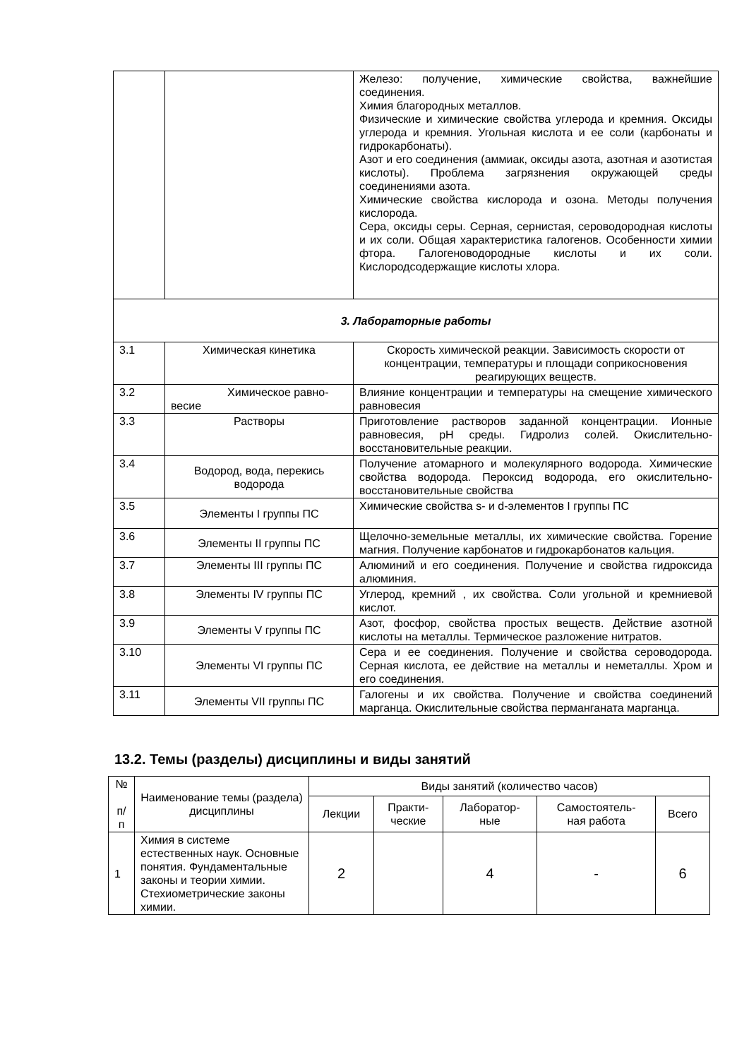| | | Железо: получение, химические свойства, важнейшие соединения. Химия благородных металлов. Физические и химические свойства углерода и кремния. Оксиды углерода и кремния. Угольная кислота и ее соли (карбонаты и гидрокарбонаты). Азот и его соединения (аммиак, оксиды азота, азотная и азотистая кислоты). Проблема загрязнения окружающей среды соединениями азота. Химические свойства кислорода и озона. Методы получения кислорода. Сера, оксиды серы. Серная, сернистая, сероводородная кислоты и их соли. Общая характеристика галогенов. Особенности химии фтора. Галогеноводородные кислоты и их соли. Кислородсодержащие кислоты хлора. |
| 3. Лабораторные работы | | |
| 3.1 | Химическая кинетика | Скорость химической реакции. Зависимость скорости от концентрации, температуры и площади соприкосновения реагирующих веществ. |
| 3.2 | Химическое равно-весие | Влияние концентрации и температуры на смещение химического равновесия |
| 3.3 | Растворы | Приготовление растворов заданной концентрации. Ионные равновесия, pH среды. Гидролиз солей. Окислительно-восстановительные реакции. |
| 3.4 | Водород, вода, перекись водорода | Получение атомарного и молекулярного водорода. Химические свойства водорода. Пероксид водорода, его окислительно-восстановительные свойства |
| 3.5 | Элементы I группы ПС | Химические свойства s- и d-элементов I группы ПС |
| 3.6 | Элементы II группы ПС | Щелочно-земельные металлы, их химические свойства. Горение магния. Получение карбонатов и гидрокарбонатов кальция. |
| 3.7 | Элементы III группы ПС | Алюминий и его соединения. Получение и свойства гидроксида алюминия. |
| 3.8 | Элементы IV группы ПС | Углерод, кремний , их свойства. Соли угольной и кремниевой кислот. |
| 3.9 | Элементы V группы ПС | Азот, фосфор, свойства простых веществ. Действие азотной кислоты на металлы. Термическое разложение нитратов. |
| 3.10 | Элементы VI группы ПС | Сера и ее соединения. Получение и свойства сероводорода. Серная кислота, ее действие на металлы и неметаллы. Хром и его соединения. |
| 3.11 | Элементы VII группы ПС | Галогены и их свойства. Получение и свойства соединений марганца. Окислительные свойства перманганата марганца. |
13.2. Темы (разделы) дисциплины и виды занятий
| № п/ п | Наименование темы (раздела) дисциплины | Виды занятий (количество часов) | | | | |
| --- | --- | --- | --- | --- | --- | --- |
| | | Лекции | Практи- ческие | Лаборатор- ные | Самостоятель- ная работа | Всего |
| 1 | Химия в системе естественных наук. Основные понятия. Фундаментальные законы и теории химии. Стехиометрические законы химии. | 2 | | 4 | - | 6 |